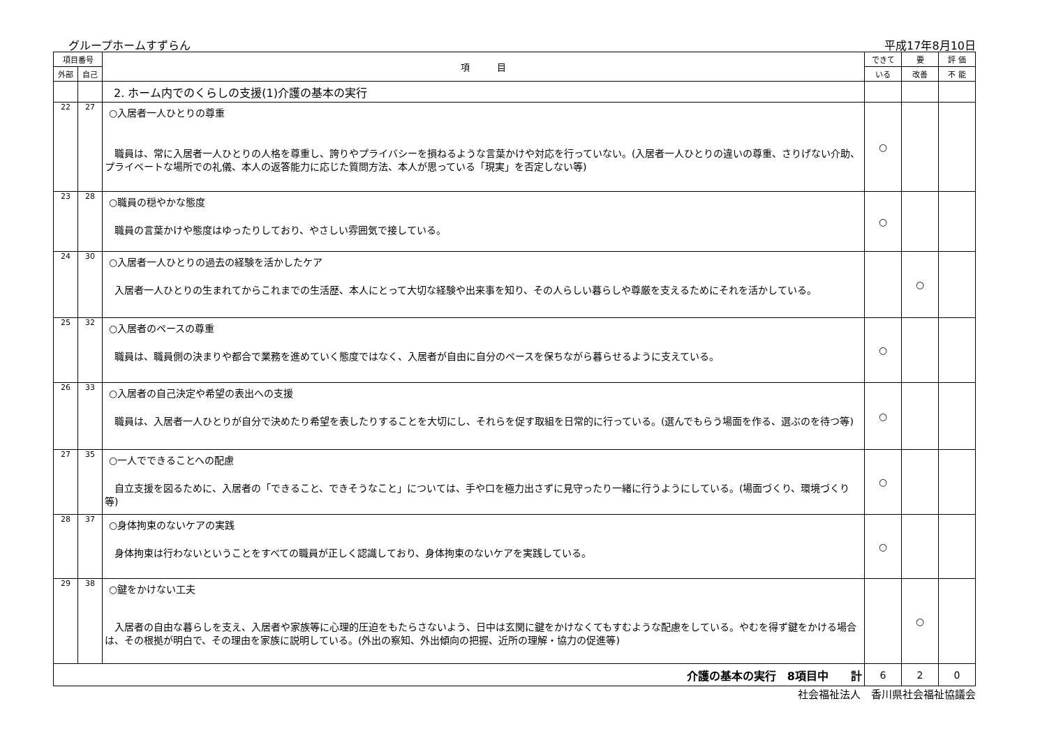グループホームすずらん 平成17年8月10日
| 項目番号 | | 項 目 | できて | 要 | 評 価 |
| --- | --- | --- | --- | --- | --- |
| 外部 | 自己 | | いる | 改善 | 不 能 |
| | | 2. ホーム内でのくらしの支援(1)介護の基本の実行 | | | |
| 22 | 27 | ○入居者一人ひとりの尊重 職員は、常に入居者一人ひとりの人格を尊重し、誇りやプライバシーを損ねるような言葉かけや対応を行っていない。(入居者一人ひとりの違いの尊重、さりげない介助、プライベートな場所での礼儀、本人の返答能力に応じた質問方法、本人が思っている「現実」を否定しない等) | ○ | | |
| 23 | 28 | ○職員の穏やかな態度 職員の言葉かけや態度はゆったりしており、やさしい雰囲気で接している。 | ○ | | |
| 24 | 30 | ○入居者一人ひとりの過去の経験を活かしたケア 入居者一人ひとりの生まれてからこれまでの生活歴、本人にとって大切な経験や出来事を知り、その人らしい暮らしや尊厳を支えるためにそれを活かしている。 | | ○ | |
| 25 | 32 | ○入居者のペースの尊重 職員は、職員側の決まりや都合で業務を進めていく態度ではなく、入居者が自由に自分のペースを保ちながら暮らせるように支えている。 | ○ | | |
| 26 | 33 | ○入居者の自己決定や希望の表出への支援 職員は、入居者一人ひとりが自分で決めたり希望を表したりすることを大切にし、それらを促す取組を日常的に行っている。(選んでもらう場面を作る、選ぶのを待つ等) | ○ | | |
| 27 | 35 | ○一人でできることへの配慮 自立支援を図るために、入居者の「できること、できそうなこと」については、手や口を極力出さずに見守ったり一緒に行うようにしている。(場面づくり、環境づくり等) | ○ | | |
| 28 | 37 | ○身体拘束のないケアの実践 身体拘束は行わないということをすべての職員が正しく認識しており、身体拘束のないケアを実践している。 | ○ | | |
| 29 | 38 | ○鍵をかけない工夫 入居者の自由な暮らしを支え、入居者や家族等に心理的圧迫をもたらさないよう、日中は玄関に鍵をかけなくてもすむような配慮をしている。やむを得ず鍵をかける場合は、その根拠が明白で、その理由を家族に説明している。(外出の察知、外出傾向の把握、近所の理解・協力の促進等) | | ○ | |
| 介護の基本の実行 8項目中 計 | | | 6 | 2 | 0 |
社会福祉法人　香川県社会福祉協議会